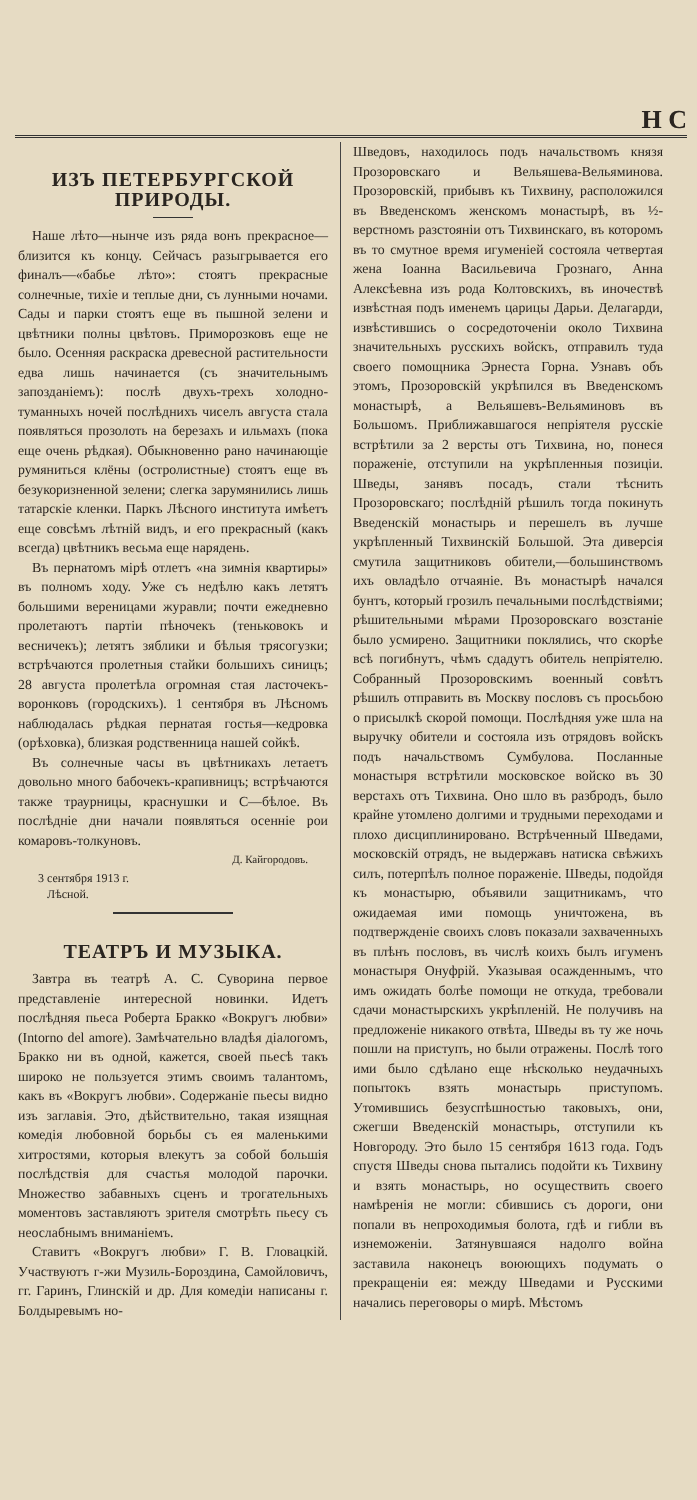Н С
ИЗЪ ПЕТЕРБУРГСКОЙ ПРИРОДЫ.
Наше лѣто—нынче изъ ряда вонъ прекрасное—близится къ концу. Сейчасъ разыгрывается его финалъ—«бабье лѣто»: стоятъ прекрасные солнечные, тихіе и теплые дни, съ лунными ночами. Сады и парки стоятъ еще въ пышной зелени и цвѣтники полны цвѣтовъ. Приморозковъ еще не было. Осенняя раскраска древесной растительности едва лишь начинается (съ значительнымъ запозданіемъ): послѣ двухъ-трехъ холодно-туманныхъ ночей послѣднихъ чиселъ августа стала появляться прозолоть на березахъ и ильмахъ (пока еще очень рѣдкая). Обыкновенно рано начинающіе румяниться клёны (остролистные) стоятъ еще въ безукоризненной зелени; слегка зарумянились лишь татарскіе кленки. Паркъ Лѣсного института имѣетъ еще совсѣмъ лѣтній видъ, и его прекрасный (какъ всегда) цвѣтникъ весьма еще нарядень.
Въ пернатомъ мірѣ отлетъ «на зимнія квартиры» въ полномъ ходу. Уже съ недѣлю какъ летятъ большими вереницами журавли; почти ежедневно пролетаютъ партіи пѣночекъ (теньковокъ и весничекъ); летятъ зяблики и бѣлыя трясогузки; встрѣчаются пролетныя стайки большихъ синицъ; 28 августа пролетѣла огромная стая ласточекъ-воронковъ (городскихъ). 1 сентября въ Лѣсномъ наблюдалась рѣдкая пернатая гостья—кедровка (орѣховка), близкая родственница нашей сойкѣ.
Въ солнечные часы въ цвѣтникахъ летаетъ довольно много бабочекъ-крапивницъ; встрѣчаются также траурницы, краснушки и С—бѣлое. Въ послѣдніе дни начали появляться осенніе рои комаровъ-толкуновъ.
Д. Кайгородовъ.
3 сентября 1913 г.
Лѣсной.
ТЕАТРЪ И МУЗЫКА.
Завтра въ театрѣ А. С. Суворина первое представленіе интересной новинки. Идетъ послѣдняя пьеса Роберта Бракко «Вокругъ любви» (Intorno del amore). Замѣчательно владѣя діалогомъ, Бракко ни въ одной, кажется, своей пьесѣ такъ широко не пользуется этимъ своимъ талантомъ, какъ въ «Вокругъ любви». Содержаніе пьесы видно изъ заглавія. Это, дѣйствительно, такая изящная комедія любовной борьбы съ ея маленькими хитростями, которыя влекутъ за собой большія послѣдствія для счастья молодой парочки. Множество забавныхъ сценъ и трогательныхъ моментовъ заставляютъ зрителя смотрѣть пьесу съ неослабнымъ вниманіемъ.
Ставитъ «Вокругъ любви» Г. В. Гловацкій. Участвуютъ г-жи Музиль-Бороздина, Самойловичъ, гг. Гаринъ, Глинскій и др. Для комедіи написаны г. Болдыревымъ но-
Шведовъ, находилось подъ начальствомъ князя Прозоровскаго и Вельяшева-Вельяминова. Прозоровскій, прибывъ къ Тихвину, расположился въ Введенскомъ женскомъ монастырѣ, въ ½-верстномъ разстояніи отъ Тихвинскаго, въ которомъ въ то смутное время игуменіей состояла четвертая жена Іоанна Васильевича Грознаго, Анна Алексѣевна изъ рода Колтовскихъ, въ иночествѣ извѣстная подъ именемъ царицы Дарьи. Делагарди, извѣстившись о сосредоточеніи около Тихвина значительныхъ русскихъ войскъ, отправилъ туда своего помощника Эрнеста Горна. Узнавъ объ этомъ, Прозоровскій укрѣпился въ Введенскомъ монастырѣ, а Вельяшевъ-Вельяминовъ въ Большомъ. Приближавшагося непріятеля русскіе встрѣтили за 2 версты отъ Тихвина, но, понеся пораженіе, отступили на укрѣпленныя позиціи. Шведы, занявъ посадъ, стали тѣснить Прозоровскаго; послѣдній рѣшилъ тогда покинуть Введенскій монастырь и перешелъ въ лучше укрѣпленный Тихвинскій Большой. Эта диверсія смутила защитниковъ обители,—большинствомъ ихъ овладѣло отчаяніе. Въ монастырѣ начался бунтъ, который грозилъ печальными послѣдствіями; рѣшительными мѣрами Прозоровскаго возстаніе было усмирено. Защитники поклялись, что скорѣе всѣ погибнутъ, чѣмъ сдадутъ обитель непріятелю. Собранный Прозоровскимъ военный совѣтъ рѣшилъ отправить въ Москву пословъ съ просьбою о присылкѣ скорой помощи. Послѣдняя уже шла на выручку обители и состояла изъ отрядовъ войскъ подъ начальствомъ Сумбулова. Посланные монастыря встрѣтили московское войско въ 30 верстахъ отъ Тихвина. Оно шло въ разбродъ, было крайне утомлено долгими и трудными переходами и плохо дисциплинировано. Встрѣченный Шведами, московскій отрядъ, не выдержавъ натиска свѣжихъ силъ, потерпѣлъ полное пораженіе. Шведы, подойдя къ монастырю, объявили защитникамъ, что ожидаемая ими помощь уничтожена, въ подтвержденіе своихъ словъ показали захваченныхъ въ плѣнъ пословъ, въ числѣ коихъ былъ игуменъ монастыря Онуфрій. Указывая осажденнымъ, что имъ ожидать болѣе помощи не откуда, требовали сдачи монастырскихъ укрѣпленій. Не получивъ на предложеніе никакого отвѣта, Шведы въ ту же ночь пошли на приступъ, но были отражены. Послѣ того ими было сдѣлано еще нѣсколько неудачныхъ попытокъ взять монастырь приступомъ. Утомившись безуспѣшностью таковыхъ, они, сжегши Введенскій монастырь, отступили къ Новгороду. Это было 15 сентября 1613 года. Годъ спустя Шведы снова пытались подойти къ Тихвину и взять монастырь, но осуществить своего намѣренія не могли: сбившись съ дороги, они попали въ непроходимыя болота, гдѣ и гибли въ изнеможеніи. Затянувшаяся надолго война заставила наконецъ воюющихъ подумать о прекращеніи ея: между Шведами и Русскими начались переговоры о мирѣ. Мѣстомъ